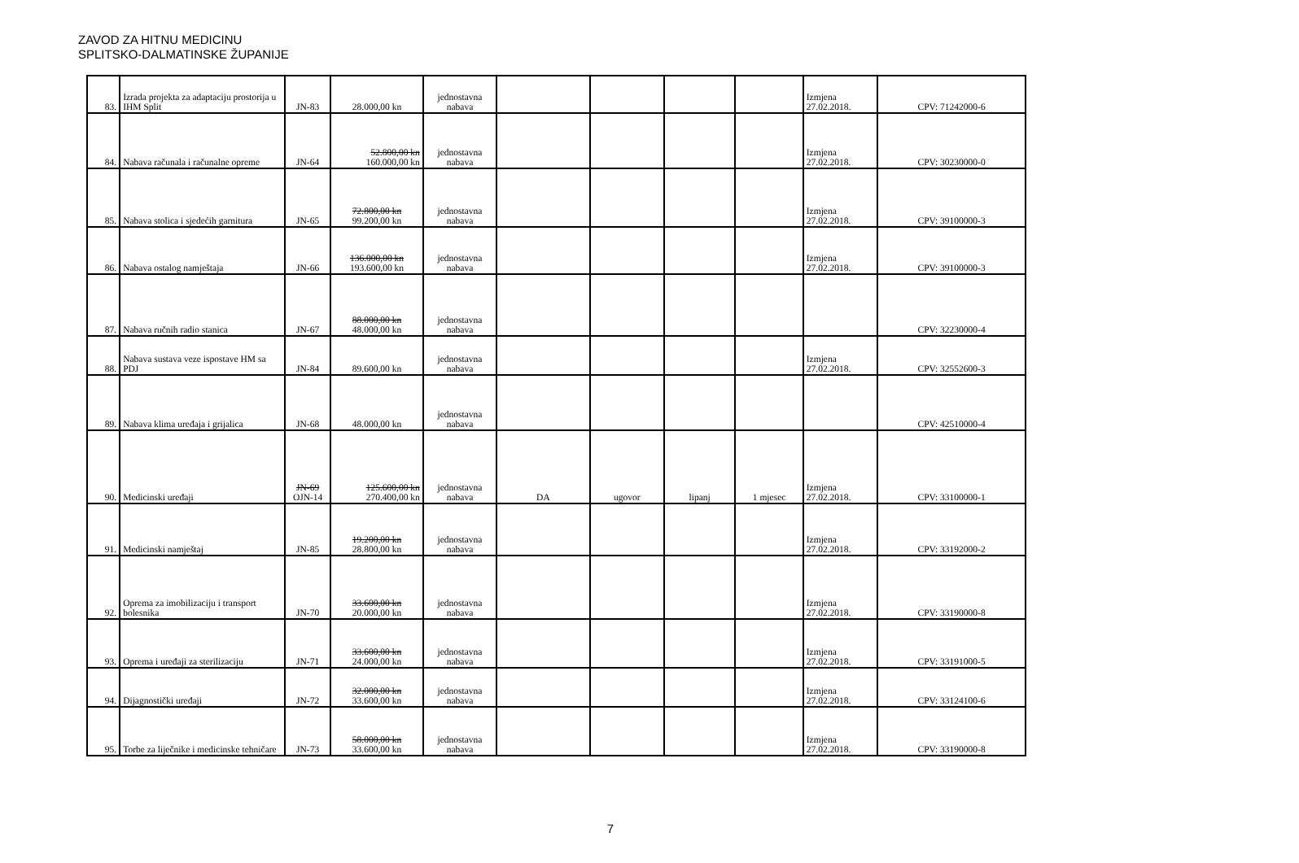ZAVOD ZA HITNU MEDICINU
SPLITSKO-DALMATINSKE ŽUPANIJE
| 83. | Izrada projekta za adaptaciju prostorija u IHM Split | JN-83 | 28.000,00 kn | jednostavna nabava | | | | | Izmjena 27.02.2018. | CPV: 71242000-6 |
| 84. | Nabava računala i računalne opreme | JN-64 | 52.800,00 kn 160.000,00 kn | jednostavna nabava | | | | | Izmjena 27.02.2018. | CPV: 30230000-0 |
| 85. | Nabava stolica i sjedećih garnitura | JN-65 | 72.800,00 kn 99.200,00 kn | jednostavna nabava | | | | | Izmjena 27.02.2018. | CPV: 39100000-3 |
| 86. | Nabava ostalog namještaja | JN-66 | 136.000,00 kn 193.600,00 kn | jednostavna nabava | | | | | Izmjena 27.02.2018. | CPV: 39100000-3 |
| 87. | Nabava ručnih radio stanica | JN-67 | 88.000,00 kn 48.000,00 kn | jednostavna nabava | | | | | | CPV: 32230000-4 |
| 88. | Nabava sustava veze ispostave HM sa PDJ | JN-84 | 89.600,00 kn | jednostavna nabava | | | | | Izmjena 27.02.2018. | CPV: 32552600-3 |
| 89. | Nabava klima uređaja i grijalica | JN-68 | 48.000,00 kn | jednostavna nabava | | | | | | CPV: 42510000-4 |
| 90. | Medicinski uređaji | JN-69 OJN-14 | 125.600,00 kn 270.400,00 kn | jednostavna nabava | DA | ugovor | lipanj | 1 mjesec | Izmjena 27.02.2018. | CPV: 33100000-1 |
| 91. | Medicinski namještaj | JN-85 | 19.200,00 kn 28.800,00 kn | jednostavna nabava | | | | | Izmjena 27.02.2018. | CPV: 33192000-2 |
| 92. | Oprema za imobilizaciju i transport bolesnika | JN-70 | 33.600,00 kn 20.000,00 kn | jednostavna nabava | | | | | Izmjena 27.02.2018. | CPV: 33190000-8 |
| 93. | Oprema i uređaji za sterilizaciju | JN-71 | 33.600,00 kn 24.000,00 kn | jednostavna nabava | | | | | Izmjena 27.02.2018. | CPV: 33191000-5 |
| 94. | Dijagnostički uređaji | JN-72 | 32.000,00 kn 33.600,00 kn | jednostavna nabava | | | | | Izmjena 27.02.2018. | CPV: 33124100-6 |
| 95. | Torbe za liječnike i medicinske tehničare | JN-73 | 58.000,00 kn 33.600,00 kn | jednostavna nabava | | | | | Izmjena 27.02.2018. | CPV: 33190000-8 |
7